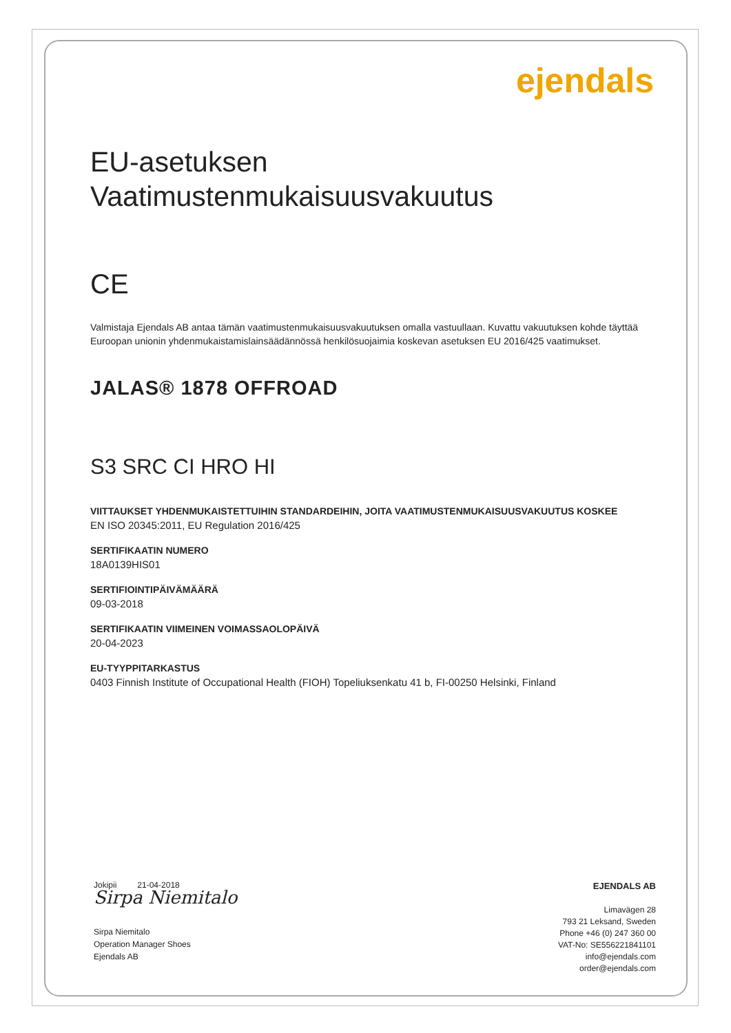ejendals
EU-asetuksen
Vaatimustenmukaisuusvakuutus
CE
Valmistaja Ejendals AB antaa tämän vaatimustenmukaisuusvakuutuksen omalla vastuullaan. Kuvattu vakuutuksen kohde täyttää Euroopan unionin yhdenmukaistamislainsäädännössä henkilösuojaimia koskevan asetuksen EU 2016/425 vaatimukset.
JALAS® 1878 OFFROAD
S3 SRC CI HRO HI
VIITTAUKSET YHDENMUKAISTETTUIHIN STANDARDEIHIN, JOITA VAATIMUSTENMUKAISUUSVAKUUTUS KOSKEE
EN ISO 20345:2011, EU Regulation 2016/425
SERTIFIKAATIN NUMERO
18A0139HIS01
SERTIFIOINTIPÄIVÄMÄÄRÄ
09-03-2018
SERTIFIKAATIN VIIMEINEN VOIMASSAOLOPÄIVÄ
20-04-2023
EU-TYYPPITARKASTUS
0403 Finnish Institute of Occupational Health (FIOH) Topeliuksenkatu 41 b, FI-00250 Helsinki, Finland
Jokipii 21-04-2018
Sirpa Niemitalo
Sirpa Niemitalo
Operation Manager Shoes
Ejendals AB
EJENDALS AB
Limavägen 28
793 21 Leksand, Sweden
Phone +46 (0) 247 360 00
VAT-No: SE556221841101
info@ejendals.com
order@ejendals.com